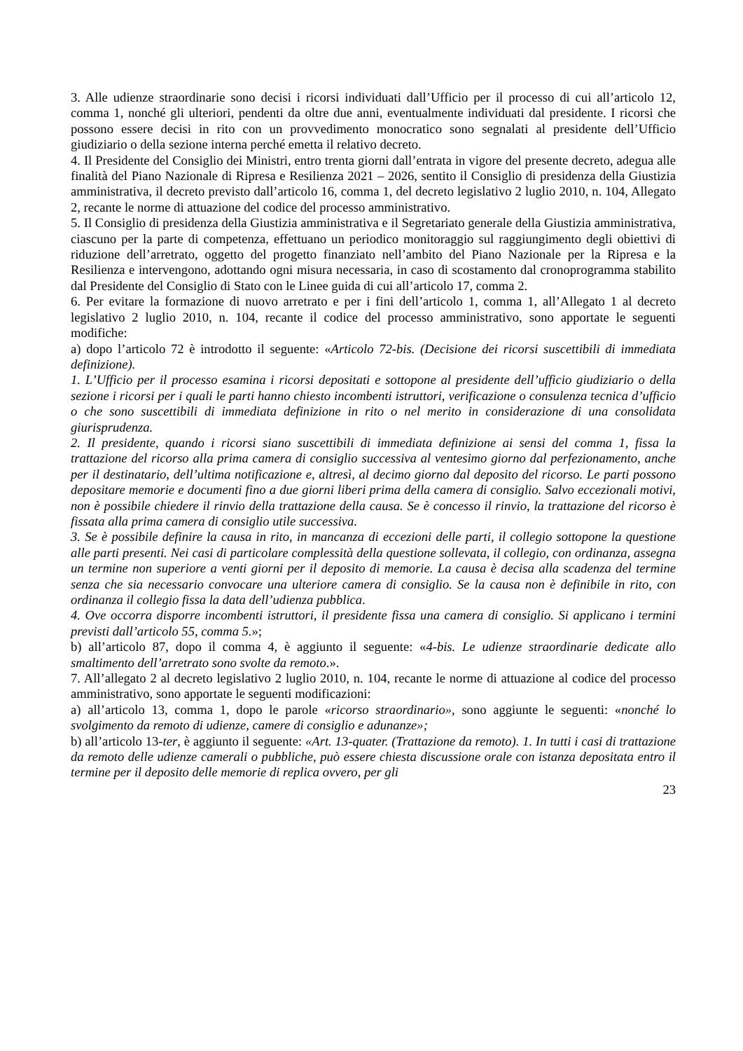3. Alle udienze straordinarie sono decisi i ricorsi individuati dall’Ufficio per il processo di cui all’articolo 12, comma 1, nonché gli ulteriori, pendenti da oltre due anni, eventualmente individuati dal presidente. I ricorsi che possono essere decisi in rito con un provvedimento monocratico sono segnalati al presidente dell’Ufficio giudiziario o della sezione interna perché emetta il relativo decreto.
4. Il Presidente del Consiglio dei Ministri, entro trenta giorni dall’entrata in vigore del presente decreto, adegua alle finalità del Piano Nazionale di Ripresa e Resilienza 2021 – 2026, sentito il Consiglio di presidenza della Giustizia amministrativa, il decreto previsto dall’articolo 16, comma 1, del decreto legislativo 2 luglio 2010, n. 104, Allegato 2, recante le norme di attuazione del codice del processo amministrativo.
5. Il Consiglio di presidenza della Giustizia amministrativa e il Segretariato generale della Giustizia amministrativa, ciascuno per la parte di competenza, effettuano un periodico monitoraggio sul raggiungimento degli obiettivi di riduzione dell’arretrato, oggetto del progetto finanziato nell’ambito del Piano Nazionale per la Ripresa e la Resilienza e intervengono, adottando ogni misura necessaria, in caso di scostamento dal cronoprogramma stabilito dal Presidente del Consiglio di Stato con le Linee guida di cui all’articolo 17, comma 2.
6. Per evitare la formazione di nuovo arretrato e per i fini dell’articolo 1, comma 1, all’Allegato 1 al decreto legislativo 2 luglio 2010, n. 104, recante il codice del processo amministrativo, sono apportate le seguenti modifiche:
a) dopo l’articolo 72 è introdotto il seguente: «Articolo 72-bis. (Decisione dei ricorsi suscettibili di immediata definizione).
1. L’Ufficio per il processo esamina i ricorsi depositati e sottopone al presidente dell’ufficio giudiziario o della sezione i ricorsi per i quali le parti hanno chiesto incombenti istruttori, verificazione o consulenza tecnica d’ufficio o che sono suscettibili di immediata definizione in rito o nel merito in considerazione di una consolidata giurisprudenza.
2. Il presidente, quando i ricorsi siano suscettibili di immediata definizione ai sensi del comma 1, fissa la trattazione del ricorso alla prima camera di consiglio successiva al ventesimo giorno dal perfezionamento, anche per il destinatario, dell’ultima notificazione e, altresì, al decimo giorno dal deposito del ricorso. Le parti possono depositare memorie e documenti fino a due giorni liberi prima della camera di consiglio. Salvo eccezionali motivi, non è possibile chiedere il rinvio della trattazione della causa. Se è concesso il rinvio, la trattazione del ricorso è fissata alla prima camera di consiglio utile successiva.
3. Se è possibile definire la causa in rito, in mancanza di eccezioni delle parti, il collegio sottopone la questione alle parti presenti. Nei casi di particolare complessità della questione sollevata, il collegio, con ordinanza, assegna un termine non superiore a venti giorni per il deposito di memorie. La causa è decisa alla scadenza del termine senza che sia necessario convocare una ulteriore camera di consiglio. Se la causa non è definibile in rito, con ordinanza il collegio fissa la data dell’udienza pubblica.
4. Ove occorra disporre incombenti istruttori, il presidente fissa una camera di consiglio. Si applicano i termini previsti dall’articolo 55, comma 5.»;
b) all’articolo 87, dopo il comma 4, è aggiunto il seguente: «4-bis. Le udienze straordinarie dedicate allo smaltimento dell’arretrato sono svolte da remoto.».
7. All’allegato 2 al decreto legislativo 2 luglio 2010, n. 104, recante le norme di attuazione al codice del processo amministrativo, sono apportate le seguenti modificazioni:
a) all’articolo 13, comma 1, dopo le parole «ricorso straordinario», sono aggiunte le seguenti: «nonché lo svolgimento da remoto di udienze, camere di consiglio e adunanze»;
b) all’articolo 13-ter, è aggiunto il seguente: «Art. 13-quater. (Trattazione da remoto). 1. In tutti i casi di trattazione da remoto delle udienze camerali o pubbliche, può essere chiesta discussione orale con istanza depositata entro il termine per il deposito delle memorie di replica ovvero, per gli
23